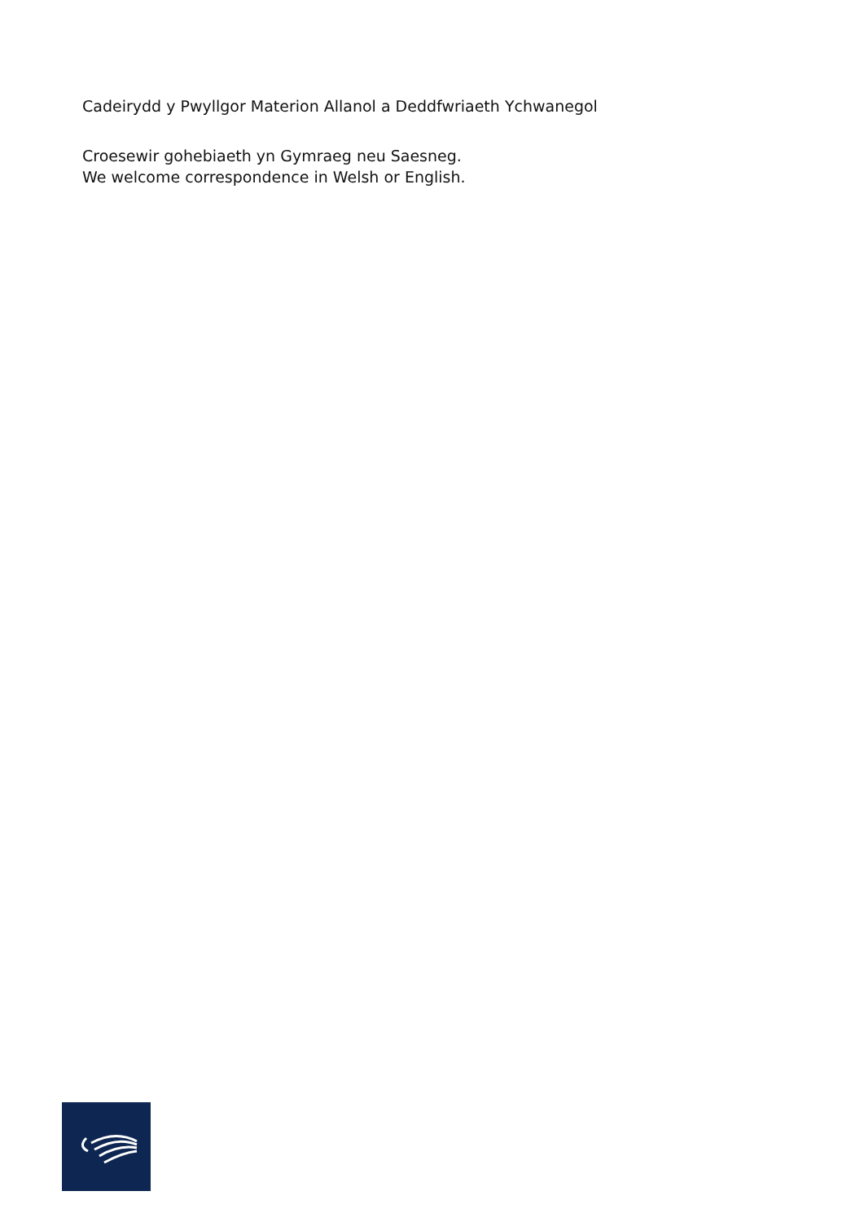Cadeirydd y Pwyllgor Materion Allanol a Deddfwriaeth Ychwanegol
Croesewir gohebiaeth yn Gymraeg neu Saesneg.
We welcome correspondence in Welsh or English.